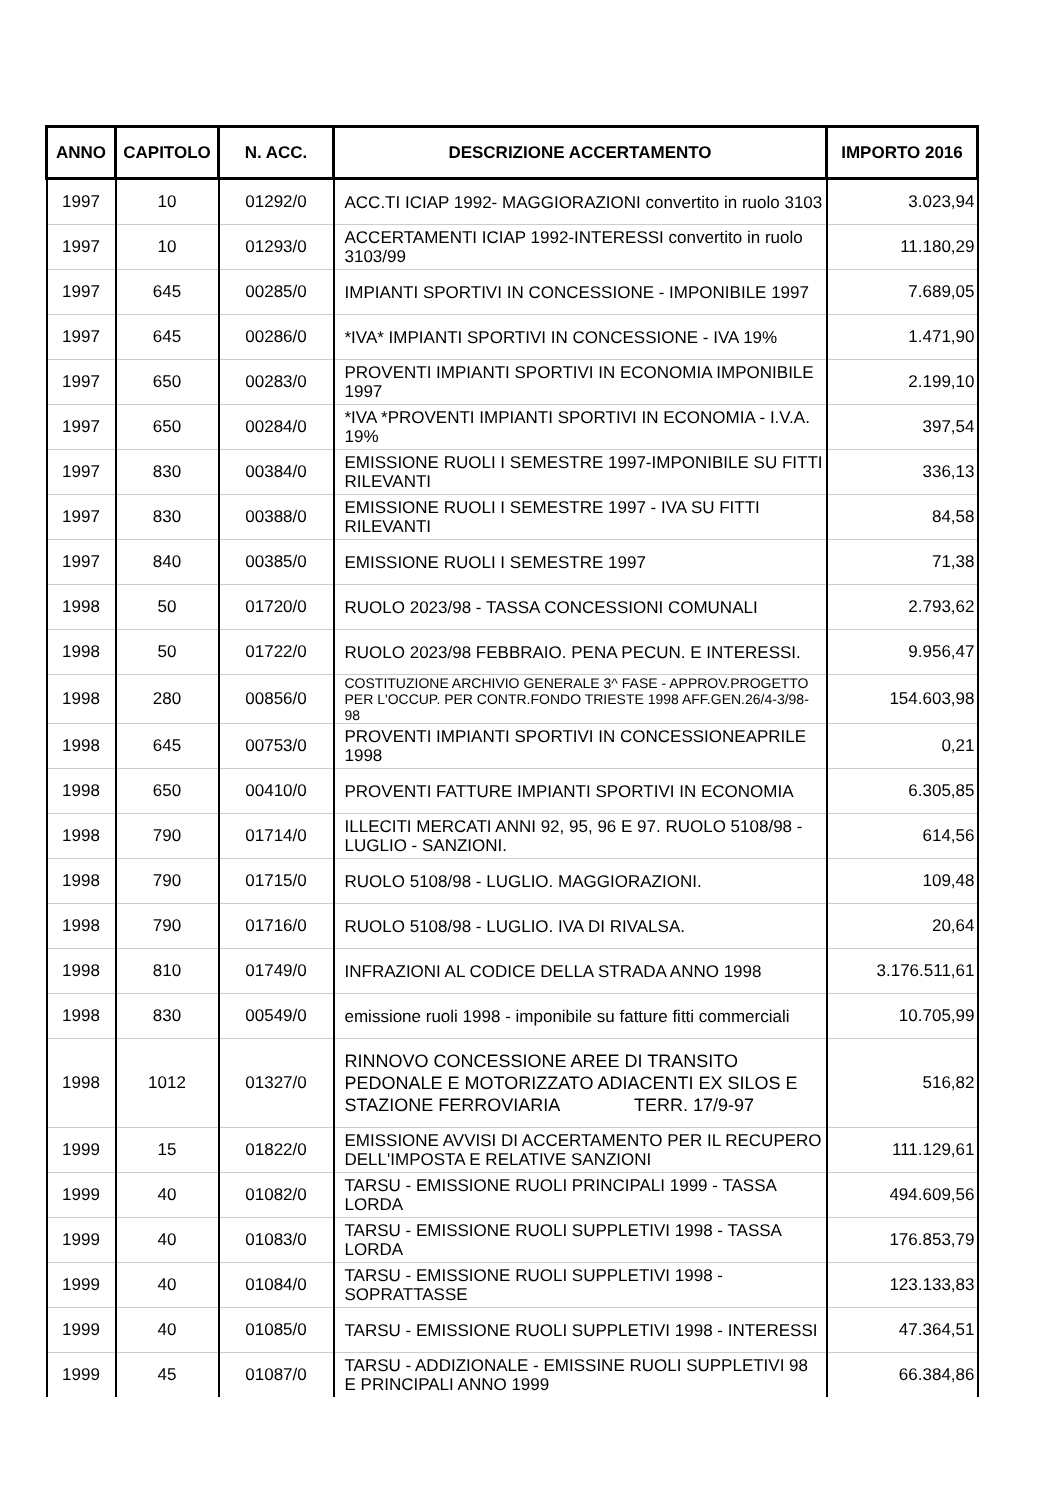| ANNO | CAPITOLO | N. ACC. | DESCRIZIONE ACCERTAMENTO | IMPORTO 2016 |
| --- | --- | --- | --- | --- |
| 1997 | 10 | 01292/0 | ACC.TI ICIAP 1992- MAGGIORAZIONI convertito in ruolo 3103 | 3.023,94 |
| 1997 | 10 | 01293/0 | ACCERTAMENTI ICIAP 1992-INTERESSI convertito in ruolo 3103/99 | 11.180,29 |
| 1997 | 645 | 00285/0 | IMPIANTI SPORTIVI IN CONCESSIONE - IMPONIBILE 1997 | 7.689,05 |
| 1997 | 645 | 00286/0 | *IVA* IMPIANTI SPORTIVI IN CONCESSIONE - IVA 19% | 1.471,90 |
| 1997 | 650 | 00283/0 | PROVENTI IMPIANTI SPORTIVI IN ECONOMIA IMPONIBILE 1997 | 2.199,10 |
| 1997 | 650 | 00284/0 | *IVA *PROVENTI IMPIANTI SPORTIVI IN ECONOMIA - I.V.A. 19% | 397,54 |
| 1997 | 830 | 00384/0 | EMISSIONE RUOLI I SEMESTRE 1997-IMPONIBILE SU FITTI RILEVANTI | 336,13 |
| 1997 | 830 | 00388/0 | EMISSIONE RUOLI I SEMESTRE 1997 - IVA SU FITTI RILEVANTI | 84,58 |
| 1997 | 840 | 00385/0 | EMISSIONE RUOLI I SEMESTRE 1997 | 71,38 |
| 1998 | 50 | 01720/0 | RUOLO 2023/98 - TASSA CONCESSIONI COMUNALI | 2.793,62 |
| 1998 | 50 | 01722/0 | RUOLO 2023/98 FEBBRAIO. PENA PECUN. E INTERESSI. | 9.956,47 |
| 1998 | 280 | 00856/0 | COSTITUZIONE ARCHIVIO GENERALE 3^ FASE - APPROV.PROGETTO PER L'OCCUP. PER CONTR.FONDO TRIESTE 1998 AFF.GEN.26/4-3/98-98 | 154.603,98 |
| 1998 | 645 | 00753/0 | PROVENTI IMPIANTI SPORTIVI IN CONCESSIONEAPRILE 1998 | 0,21 |
| 1998 | 650 | 00410/0 | PROVENTI FATTURE IMPIANTI SPORTIVI IN ECONOMIA | 6.305,85 |
| 1998 | 790 | 01714/0 | ILLECITI MERCATI ANNI 92, 95, 96 E 97. RUOLO 5108/98 - LUGLIO - SANZIONI. | 614,56 |
| 1998 | 790 | 01715/0 | RUOLO 5108/98 - LUGLIO. MAGGIORAZIONI. | 109,48 |
| 1998 | 790 | 01716/0 | RUOLO 5108/98 - LUGLIO. IVA DI RIVALSA. | 20,64 |
| 1998 | 810 | 01749/0 | INFRAZIONI AL CODICE DELLA STRADA ANNO 1998 | 3.176.511,61 |
| 1998 | 830 | 00549/0 | emissione ruoli 1998 - imponibile su fatture fitti commerciali | 10.705,99 |
| 1998 | 1012 | 01327/0 | RINNOVO CONCESSIONE AREE DI TRANSITO PEDONALE E MOTORIZZATO ADIACENTI EX SILOS E STAZIONE FERROVIARIA TERR. 17/9-97 | 516,82 |
| 1999 | 15 | 01822/0 | EMISSIONE AVVISI DI ACCERTAMENTO PER IL RECUPERO DELL'IMPOSTA E RELATIVE SANZIONI | 111.129,61 |
| 1999 | 40 | 01082/0 | TARSU - EMISSIONE RUOLI PRINCIPALI 1999 - TASSA LORDA | 494.609,56 |
| 1999 | 40 | 01083/0 | TARSU - EMISSIONE RUOLI SUPPLETIVI 1998 - TASSA LORDA | 176.853,79 |
| 1999 | 40 | 01084/0 | TARSU - EMISSIONE RUOLI SUPPLETIVI 1998 - SOPRATTASSE | 123.133,83 |
| 1999 | 40 | 01085/0 | TARSU - EMISSIONE RUOLI SUPPLETIVI 1998 - INTERESSI | 47.364,51 |
| 1999 | 45 | 01087/0 | TARSU - ADDIZIONALE - EMISSINE RUOLI SUPPLETIVI 98 E PRINCIPALI ANNO 1999 | 66.384,86 |